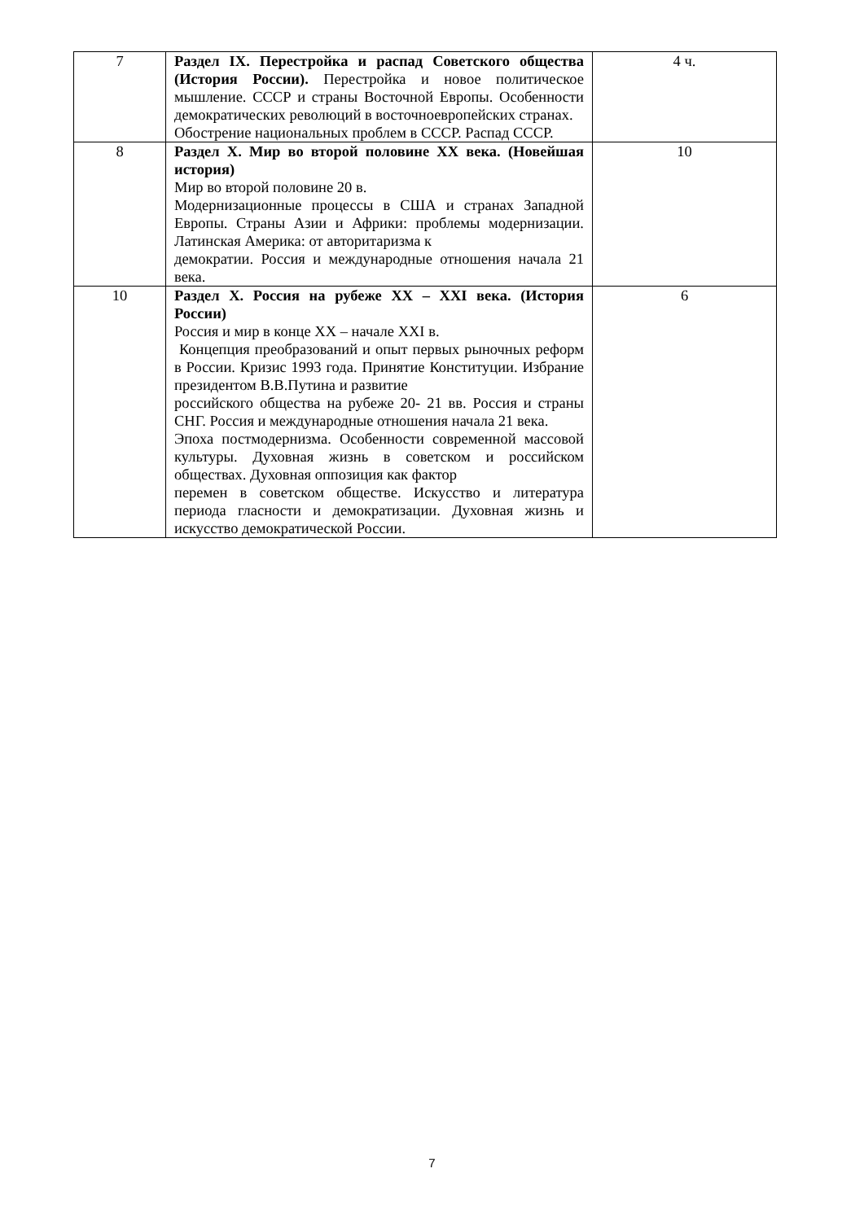| 7 | Раздел IX. Перестройка и распад Советского общества (История России). Перестройка и новое политическое мышление. СССР и страны Восточной Европы. Особенности демократических революций в восточноевропейских странах. Обострение национальных проблем в СССР. Распад СССР. | 4 ч. |
| 8 | Раздел X. Мир во второй половине XX века. (Новейшая история) Мир во второй половине 20 в. Модернизационные процессы в США и странах Западной Европы. Страны Азии и Африки: проблемы модернизации. Латинская Америка: от авторитаризма к демократии. Россия и международные отношения начала 21 века. | 10 |
| 10 | Раздел X. Россия на рубеже XX – XXI века. (История России) Россия и мир в конце XX – начале XXI в. Концепция преобразований и опыт первых рыночных реформ в России. Кризис 1993 года. Принятие Конституции. Избрание президентом В.В.Путина и развитие российского общества на рубеже 20- 21 вв. Россия и страны СНГ. Россия и международные отношения начала 21 века. Эпоха постмодернизма. Особенности современной массовой культуры. Духовная жизнь в советском и российском обществах. Духовная оппозиция как фактор перемен в советском обществе. Искусство и литература периода гласности и демократизации. Духовная жизнь и искусство демократической России. | 6 |
7